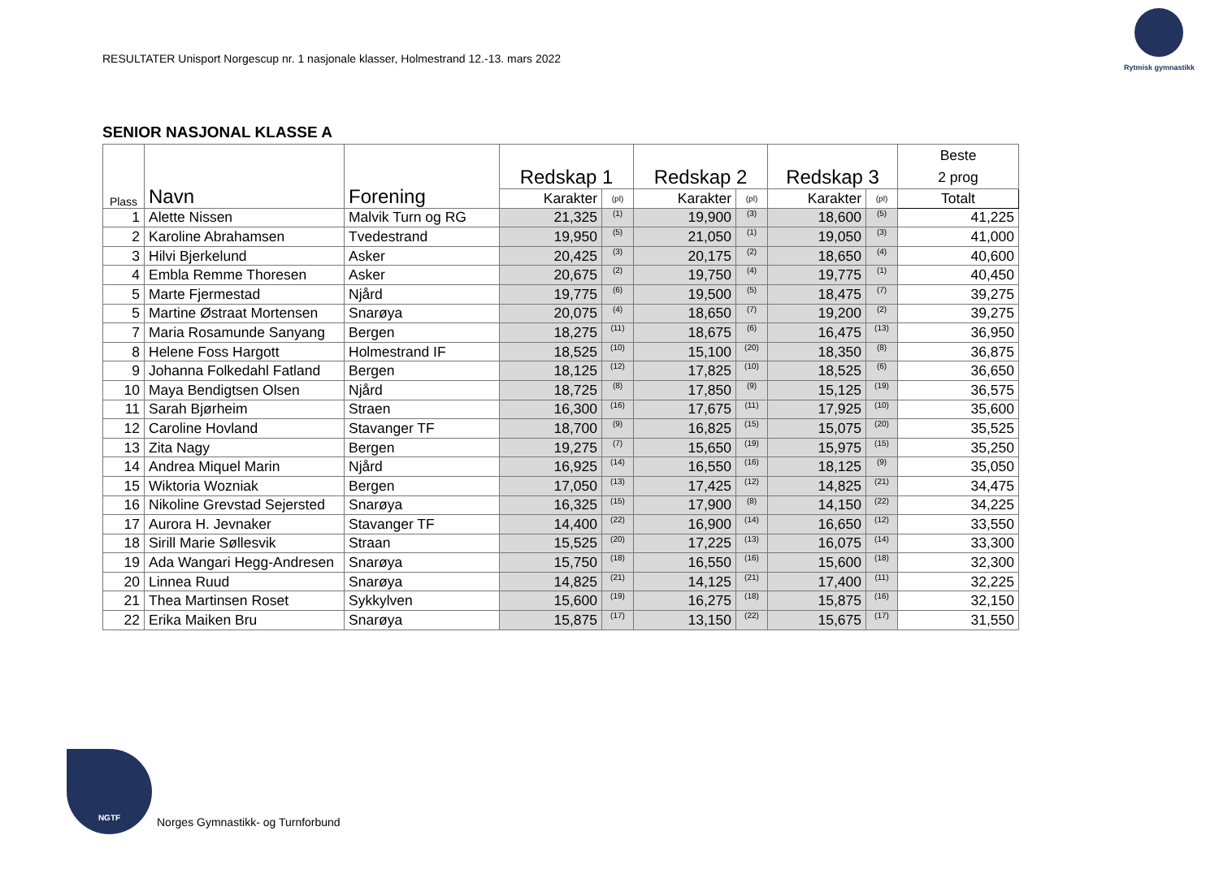RESULTATER Unisport Norgescup nr. 1 nasjonale klasser, Holmestrand 12.-13. mars 2022
Rytmisk gymnastikk
SENIOR NASJONAL KLASSE A
| Plass | Navn | Forening | Redskap 1 | | Redskap 2 | | Redskap 3 | | Beste 2 prog |
| --- | --- | --- | --- | --- | --- | --- | --- | --- | --- |
| | | | Karakter | (pl) | Karakter | (pl) | Karakter | (pl) | Totalt |
| 1 | Alette Nissen | Malvik Turn og RG | 21,325 | (1) | 19,900 | (3) | 18,600 | (5) | 41,225 |
| 2 | Karoline Abrahamsen | Tvedestrand | 19,950 | (5) | 21,050 | (1) | 19,050 | (3) | 41,000 |
| 3 | Hilvi Bjerkelund | Asker | 20,425 | (3) | 20,175 | (2) | 18,650 | (4) | 40,600 |
| 4 | Embla Remme Thoresen | Asker | 20,675 | (2) | 19,750 | (4) | 19,775 | (1) | 40,450 |
| 5 | Marte Fjermestad | Njård | 19,775 | (6) | 19,500 | (5) | 18,475 | (7) | 39,275 |
| 5 | Martine Østraat Mortensen | Snarøya | 20,075 | (4) | 18,650 | (7) | 19,200 | (2) | 39,275 |
| 7 | Maria Rosamunde Sanyang | Bergen | 18,275 | (11) | 18,675 | (6) | 16,475 | (13) | 36,950 |
| 8 | Helene Foss Hargott | Holmestrand IF | 18,525 | (10) | 15,100 | (20) | 18,350 | (8) | 36,875 |
| 9 | Johanna Folkedahl Fatland | Bergen | 18,125 | (12) | 17,825 | (10) | 18,525 | (6) | 36,650 |
| 10 | Maya Bendigtsen Olsen | Njård | 18,725 | (8) | 17,850 | (9) | 15,125 | (19) | 36,575 |
| 11 | Sarah Bjørheim | Straen | 16,300 | (16) | 17,675 | (11) | 17,925 | (10) | 35,600 |
| 12 | Caroline Hovland | Stavanger TF | 18,700 | (9) | 16,825 | (15) | 15,075 | (20) | 35,525 |
| 13 | Zita Nagy | Bergen | 19,275 | (7) | 15,650 | (19) | 15,975 | (15) | 35,250 |
| 14 | Andrea Miquel Marin | Njård | 16,925 | (14) | 16,550 | (16) | 18,125 | (9) | 35,050 |
| 15 | Wiktoria Wozniak | Bergen | 17,050 | (13) | 17,425 | (12) | 14,825 | (21) | 34,475 |
| 16 | Nikoline Grevstad Sejersted | Snarøya | 16,325 | (15) | 17,900 | (8) | 14,150 | (22) | 34,225 |
| 17 | Aurora H. Jevnaker | Stavanger TF | 14,400 | (22) | 16,900 | (14) | 16,650 | (12) | 33,550 |
| 18 | Sirill Marie Søllesvik | Straan | 15,525 | (20) | 17,225 | (13) | 16,075 | (14) | 33,300 |
| 19 | Ada Wangari Hegg-Andresen | Snarøya | 15,750 | (18) | 16,550 | (16) | 15,600 | (18) | 32,300 |
| 20 | Linnea Ruud | Snarøya | 14,825 | (21) | 14,125 | (21) | 17,400 | (11) | 32,225 |
| 21 | Thea Martinsen Roset | Sykkylven | 15,600 | (19) | 16,275 | (18) | 15,875 | (16) | 32,150 |
| 22 | Erika Maiken Bru | Snarøya | 15,875 | (17) | 13,150 | (22) | 15,675 | (17) | 31,550 |
NGTF
Norges Gymnastikk- og Turnforbund